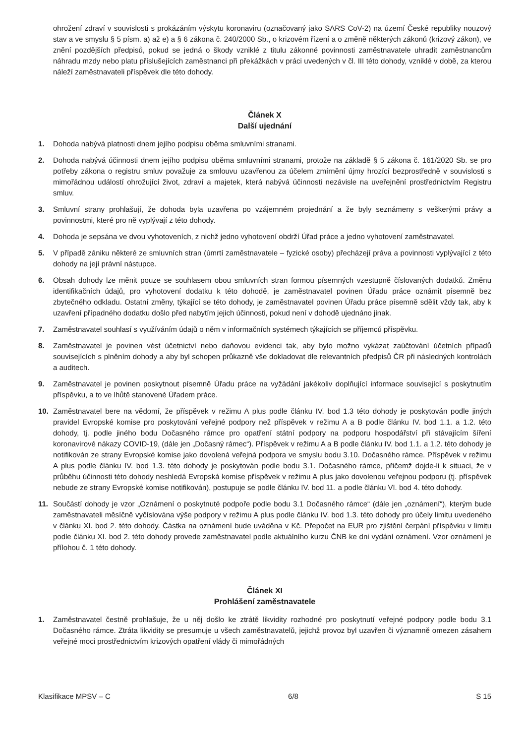ohrožení zdraví v souvislosti s prokázáním výskytu koronaviru (označovaný jako SARS CoV-2) na území České republiky nouzový stav a ve smyslu § 5 písm. a) až e) a § 6 zákona č. 240/2000 Sb., o krizovém řízení a o změně některých zákonů (krizový zákon), ve znění pozdějších předpisů, pokud se jedná o škody vzniklé z titulu zákonné povinnosti zaměstnavatele uhradit zaměstnancům náhradu mzdy nebo platu příslušejících zaměstnanci při překážkách v práci uvedených v čl. III této dohody, vzniklé v době, za kterou náleží zaměstnavateli příspěvek dle této dohody.
Článek X
Další ujednání
1. Dohoda nabývá platnosti dnem jejího podpisu oběma smluvními stranami.
2. Dohoda nabývá účinnosti dnem jejího podpisu oběma smluvními stranami, protože na základě § 5 zákona č. 161/2020 Sb. se pro potřeby zákona o registru smluv považuje za smlouvu uzavřenou za účelem zmírnění újmy hrozící bezprostředně v souvislosti s mimořádnou událostí ohrožující život, zdraví a majetek, která nabývá účinnosti nezávisle na uveřejnění prostřednictvím Registru smluv.
3. Smluvní strany prohlašují, že dohoda byla uzavřena po vzájemném projednání a že byly seznámeny s veškerými právy a povinnostmi, které pro ně vyplývají z této dohody.
4. Dohoda je sepsána ve dvou vyhotoveních, z nichž jedno vyhotovení obdrží Úřad práce a jedno vyhotovení zaměstnavatel.
5. V případě zániku některé ze smluvních stran (úmrtí zaměstnavatele – fyzické osoby) přecházejí práva a povinnosti vyplývající z této dohody na její právní nástupce.
6. Obsah dohody lze měnit pouze se souhlasem obou smluvních stran formou písemných vzestupně číslovaných dodatků. Změnu identifikačních údajů, pro vyhotovení dodatku k této dohodě, je zaměstnavatel povinen Úřadu práce oznámit písemně bez zbytečného odkladu. Ostatní změny, týkající se této dohody, je zaměstnavatel povinen Úřadu práce písemně sdělit vždy tak, aby k uzavření případného dodatku došlo před nabytím jejich účinnosti, pokud není v dohodě ujednáno jinak.
7. Zaměstnavatel souhlasí s využíváním údajů o něm v informačních systémech týkajících se příjemců příspěvku.
8. Zaměstnavatel je povinen vést účetnictví nebo daňovou evidenci tak, aby bylo možno vykázat zaúčtování účetních případů souvisejících s plněním dohody a aby byl schopen průkazně vše dokladovat dle relevantních předpisů ČR při následných kontrolách a auditech.
9. Zaměstnavatel je povinen poskytnout písemně Úřadu práce na vyžádání jakékoliv doplňující informace související s poskytnutím příspěvku, a to ve lhůtě stanovené Úřadem práce.
10. Zaměstnavatel bere na vědomí, že příspěvek v režimu A plus podle článku IV. bod 1.3 této dohody je poskytován podle jiných pravidel Evropské komise pro poskytování veřejné podpory než příspěvek v režimu A a B podle článku IV. bod 1.1. a 1.2. této dohody, tj. podle jiného bodu Dočasného rámce pro opatření státní podpory na podporu hospodářství při stávajícím šíření koronavirové nákazy COVID-19, (dále jen „Dočasný rámec“). Příspěvek v režimu A a B podle článku IV. bod 1.1. a 1.2. této dohody je notifikován ze strany Evropské komise jako dovolená veřejná podpora ve smyslu bodu 3.10. Dočasného rámce. Příspěvek v režimu A plus podle článku IV. bod 1.3. této dohody je poskytován podle bodu 3.1. Dočasného rámce, přičemž dojde-li k situaci, že v průběhu účinnosti této dohody neshledá Evropská komise příspěvek v režimu A plus jako dovolenou veřejnou podporu (tj. příspěvek nebude ze strany Evropské komise notifikován), postupuje se podle článku IV. bod 11. a podle článku VI. bod 4. této dohody.
11. Součástí dohody je vzor „Oznámení o poskytnuté podpoře podle bodu 3.1 Dočasného rámce“ (dále jen „oznámení“), kterým bude zaměstnavateli měsíčně vyčíslována výše podpory v režimu A plus podle článku IV. bod 1.3. této dohody pro účely limitu uvedeného v článku XI. bod 2. této dohody. Částka na oznámení bude uváděna v Kč. Přepočet na EUR pro zjištění čerpání příspěvku v limitu podle článku XI. bod 2. této dohody provede zaměstnavatel podle aktuálního kurzu ČNB ke dni vydání oznámení. Vzor oznámení je přílohou č. 1 této dohody.
Článek XI
Prohlášení zaměstnavatele
1. Zaměstnavatel čestně prohlašuje, že u něj došlo ke ztrátě likvidity rozhodné pro poskytnutí veřejné podpory podle bodu 3.1 Dočasného rámce. Ztráta likvidity se presumuje u všech zaměstnavatelů, jejichž provoz byl uzavřen či významně omezen zásahem veřejné moci prostřednictvím krizových opatření vlády či mimořádných
Klasifikace MPSV – C 6/8 S 15